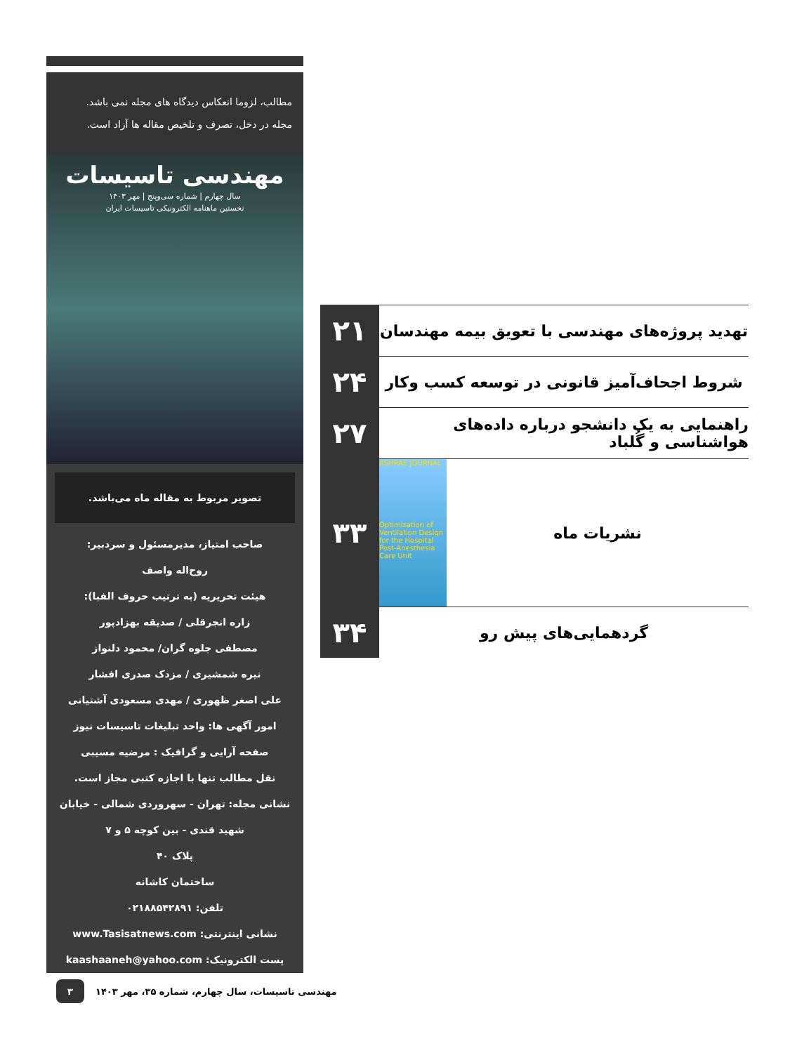مطالب، لزوما انعکاس دیدگاه های مجله نمی باشد.
مجله در دخل، تصرف و تلخیص مقاله ها آزاد است.
مهندسی تاسیسات
سال چهارم | شماره سی‌وپنج | مهر ۱۴۰۳
نخستین ماهنامه الکترونیکی تاسیسات ایران
تصویر مربوط به مقاله ماه می‌باشد.
صاحب امتیاز، مدیرمسئول و سردبیر:
روح‌اله واصف
هیئت تحریریه (به ترتیب حروف الفبا):
زاره انجرقلی / صدیقه بهزادپور
مصطفی جلوه گران/ محمود دلنواز
نیره شمشیری / مزدک صدری افشار
علی اصغر ظهوری / مهدی مسعودی آشتیانی
امور آگهی ها: واحد تبلیغات تاسیسات نیوز
صفحه آرایی و گرافیک : مرضیه مسیبی
نقل مطالب تنها با اجازه کتبی مجاز است.
نشانی مجله: تهران - سهروردی شمالی - خیابان شهید قندی - بین کوچه ۵ و ۷
پلاک ۴۰
ساختمان کاشانه
تلفن: ۰۲۱۸۸۵۴۲۸۹۱
نشانی اینترنتی: www.Tasisatnews.com
پست الکترونیک: kaashaaneh@yahoo.com
۲۱
تهدید پروژه‌های مهندسی با تعویق بیمه مهندسان
۲۴
شروط اجحاف‌آمیز قانونی در توسعه کسب وکار
۲۷
راهنمایی به یک دانشجو درباره داده‌های هواشناسی و گُلباد
۳۳
ASHRAE JOURNAL
Optimization of Ventilation Design for the Hospital Post-Anesthesia Care Unit
نشریات ماه
۳۴
گردهمایی‌های پیش رو
۳
مهندسی تاسیسات، سال چهارم، شماره ۳۵، مهر ۱۴۰۳